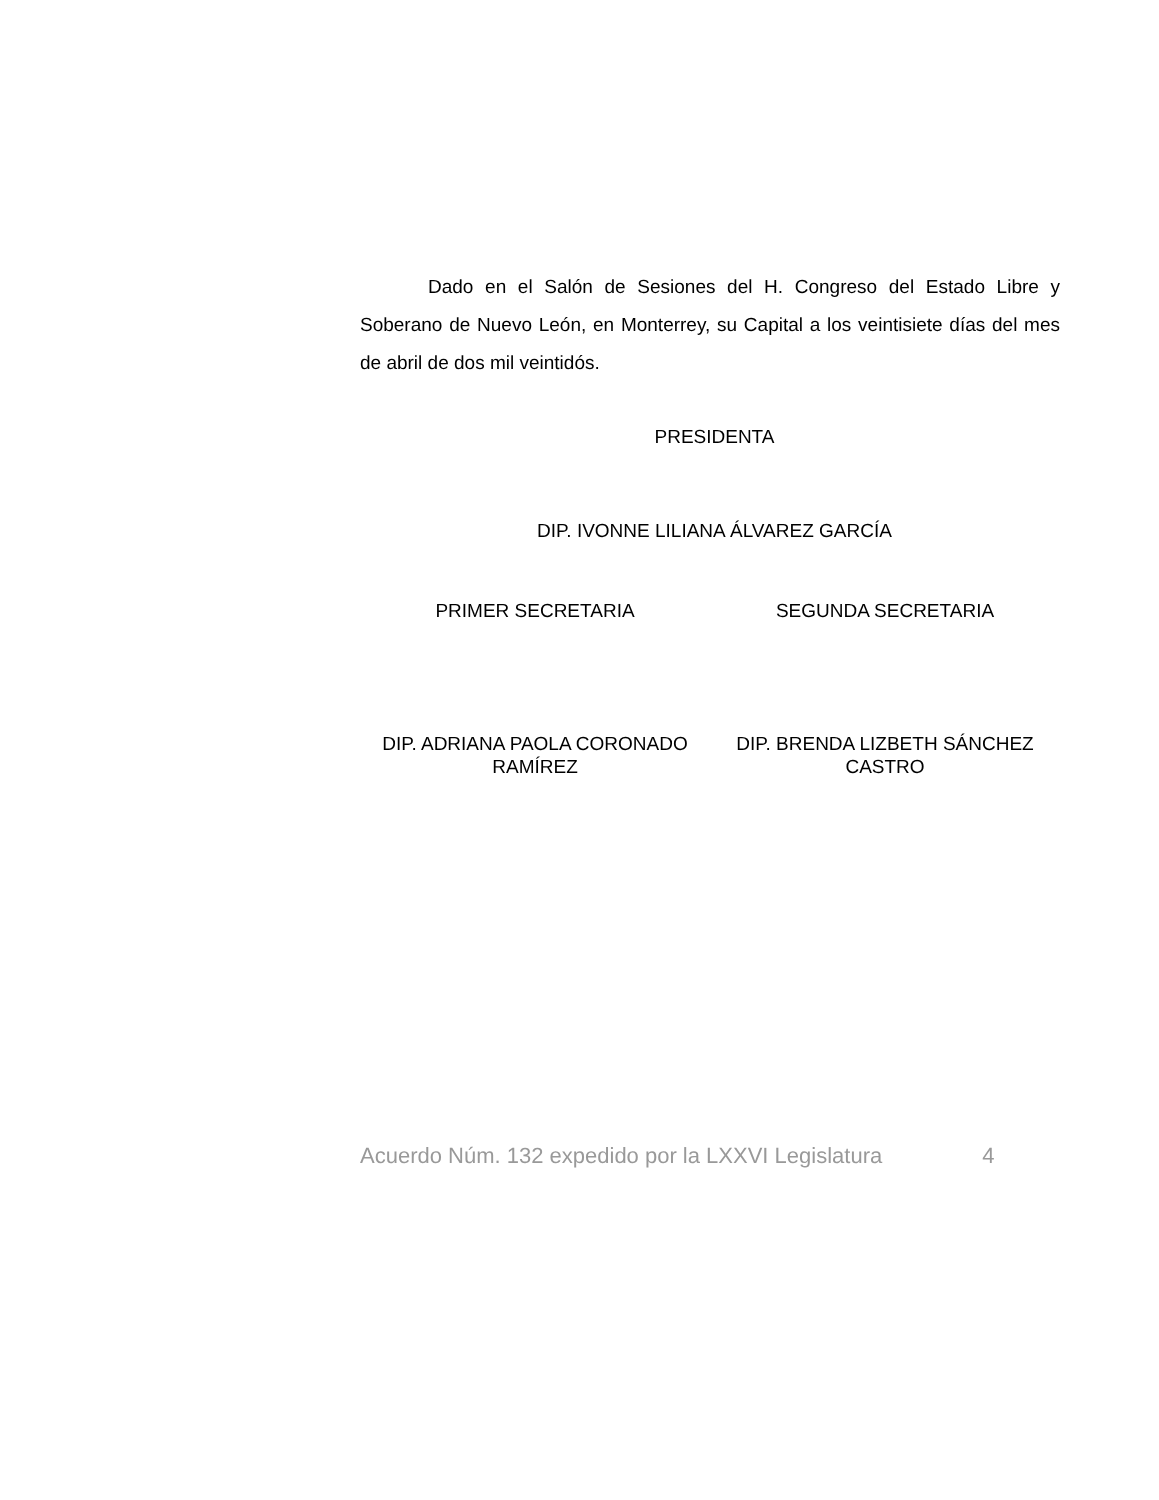Dado en el Salón de Sesiones del H. Congreso del Estado Libre y Soberano de Nuevo León, en Monterrey, su Capital a los veintisiete días del mes de abril de dos mil veintidós.
PRESIDENTA
DIP. IVONNE LILIANA ÁLVAREZ GARCÍA
PRIMER SECRETARIA SEGUNDA SECRETARIA
DIP. ADRIANA PAOLA CORONADO RAMÍREZ
DIP. BRENDA LIZBETH SÁNCHEZ CASTRO
Acuerdo Núm. 132 expedido por la LXXVI Legislatura 4